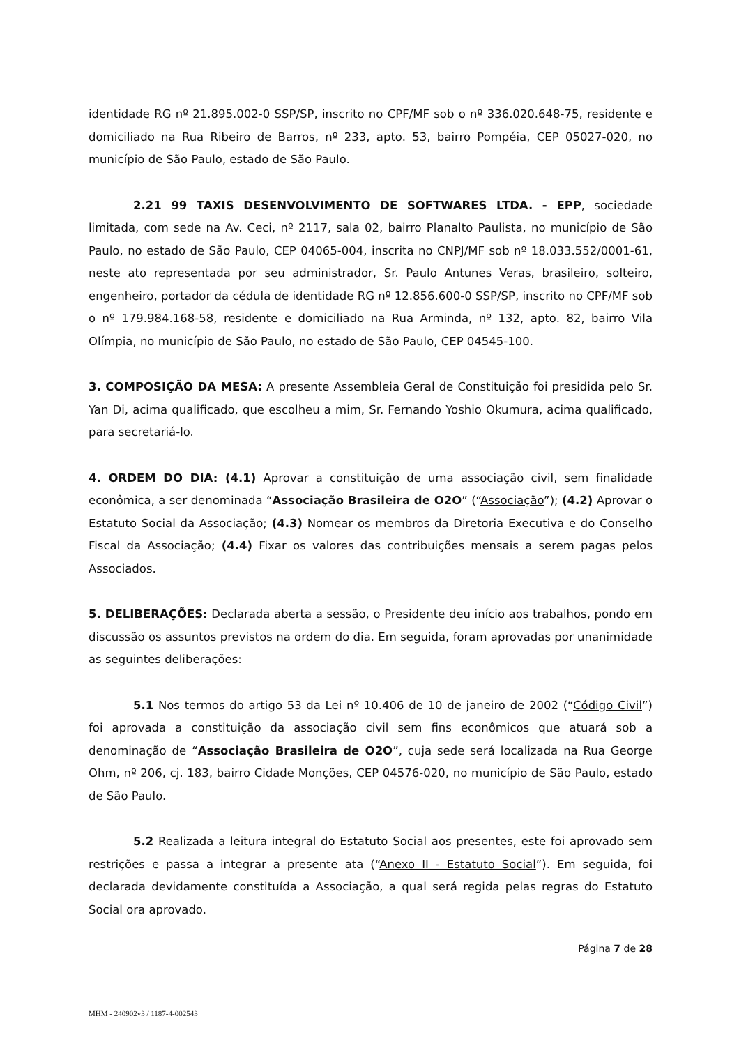identidade RG nº 21.895.002-0 SSP/SP, inscrito no CPF/MF sob o nº 336.020.648-75, residente e domiciliado na Rua Ribeiro de Barros, nº 233, apto. 53, bairro Pompéia, CEP 05027-020, no município de São Paulo, estado de São Paulo.
2.21 99 TAXIS DESENVOLVIMENTO DE SOFTWARES LTDA. - EPP, sociedade limitada, com sede na Av. Ceci, nº 2117, sala 02, bairro Planalto Paulista, no município de São Paulo, no estado de São Paulo, CEP 04065-004, inscrita no CNPJ/MF sob nº 18.033.552/0001-61, neste ato representada por seu administrador, Sr. Paulo Antunes Veras, brasileiro, solteiro, engenheiro, portador da cédula de identidade RG nº 12.856.600-0 SSP/SP, inscrito no CPF/MF sob o nº 179.984.168-58, residente e domiciliado na Rua Arminda, nº 132, apto. 82, bairro Vila Olímpia, no município de São Paulo, no estado de São Paulo, CEP 04545-100.
3. COMPOSIÇÃO DA MESA: A presente Assembleia Geral de Constituição foi presidida pelo Sr. Yan Di, acima qualificado, que escolheu a mim, Sr. Fernando Yoshio Okumura, acima qualificado, para secretariá-lo.
4. ORDEM DO DIA: (4.1) Aprovar a constituição de uma associação civil, sem finalidade econômica, a ser denominada “Associação Brasileira de O2O” (“Associação”); (4.2) Aprovar o Estatuto Social da Associação; (4.3) Nomear os membros da Diretoria Executiva e do Conselho Fiscal da Associação; (4.4) Fixar os valores das contribuições mensais a serem pagas pelos Associados.
5. DELIBERAÇÕES: Declarada aberta a sessão, o Presidente deu início aos trabalhos, pondo em discussão os assuntos previstos na ordem do dia. Em seguida, foram aprovadas por unanimidade as seguintes deliberações:
5.1 Nos termos do artigo 53 da Lei nº 10.406 de 10 de janeiro de 2002 (“Código Civil”) foi aprovada a constituição da associação civil sem fins econômicos que atuará sob a denominação de “Associação Brasileira de O2O”, cuja sede será localizada na Rua George Ohm, nº 206, cj. 183, bairro Cidade Monções, CEP 04576-020, no município de São Paulo, estado de São Paulo.
5.2 Realizada a leitura integral do Estatuto Social aos presentes, este foi aprovado sem restrições e passa a integrar a presente ata (“Anexo II - Estatuto Social”). Em seguida, foi declarada devidamente constituída a Associação, a qual será regida pelas regras do Estatuto Social ora aprovado.
Página 7 de 28
MHM - 240902v3 / 1187-4-002543